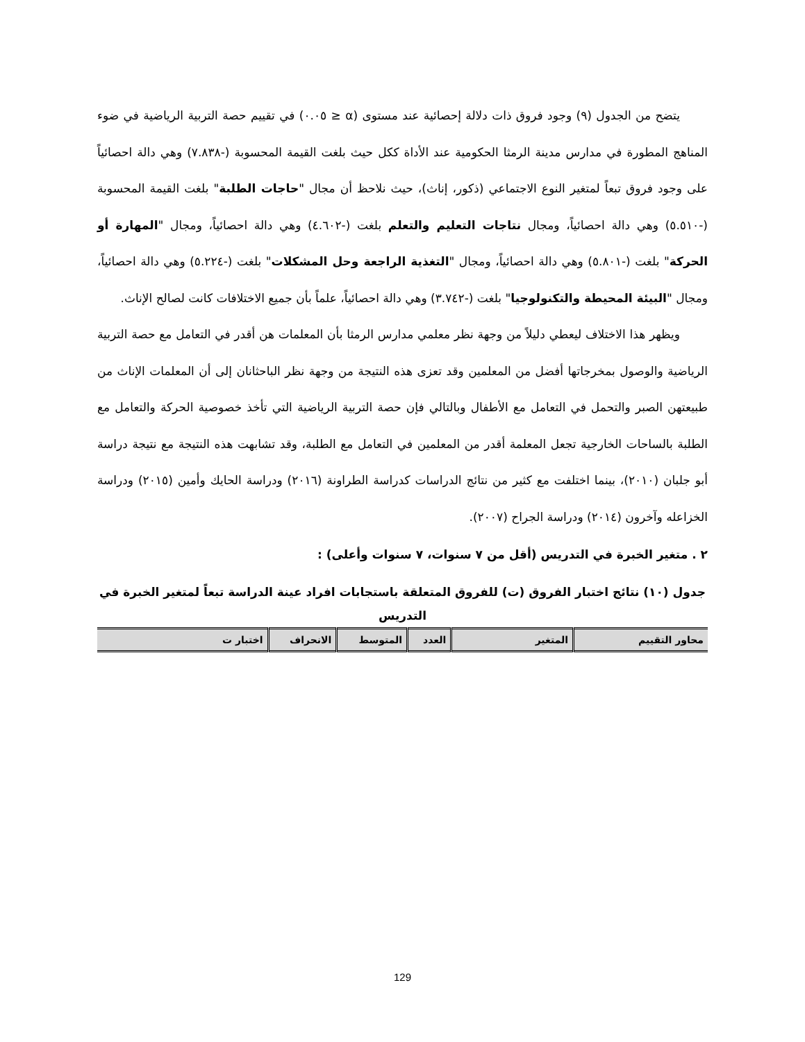يتضح من الجدول (٩) وجود فروق ذات دلالة إحصائية عند مستوى (α ≤ ٠.٠٥) في تقييم حصة التربية الرياضية في ضوء المناهج المطورة في مدارس مدينة الرمثا الحكومية عند الأداة ككل حيث بلغت القيمة المحسوبة (-٧.٨٣٨) وهي دالة احصائياً على وجود فروق تبعاً لمتغير النوع الاجتماعي (ذكور، إناث)، حيث نلاحظ أن مجال "حاجات الطلبة" بلغت القيمة المحسوبة (-٥.٥١٠) وهي دالة احصائياً، ومجال نتاجات التعليم والتعلم بلغت (-٤.٦٠٢) وهي دالة احصائياً، ومجال "المهارة أو الحركة" بلغت (-٥.٨٠١) وهي دالة احصائياً، ومجال "التغذية الراجعة وحل المشكلات" بلغت (-٥.٢٢٤) وهي دالة احصائياً، ومجال "البيئة المحيطة والتكنولوجيا" بلغت (-٣.٧٤٢) وهي دالة احصائياً، علماً بأن جميع الاختلافات كانت لصالح الإناث.
ويظهر هذا الاختلاف ليعطي دليلاً من وجهة نظر معلمي مدارس الرمثا بأن المعلمات هن أقدر في التعامل مع حصة التربية الرياضية والوصول بمخرجاتها أفضل من المعلمين وقد تعزى هذه النتيجة من وجهة نظر الباحثانان إلى أن المعلمات الإناث من طبيعتهن الصبر والتحمل في التعامل مع الأطفال وبالتالي فإن حصة التربية الرياضية التي تأخذ خصوصية الحركة والتعامل مع الطلبة بالساحات الخارجية تجعل المعلمة أقدر من المعلمين في التعامل مع الطلبة، وقد تشابهت هذه النتيجة مع نتيجة دراسة أبو جلبان (٢٠١٠)، بينما اختلفت مع كثير من نتائج الدراسات كدراسة الطراونة (٢٠١٦) ودراسة الحايك وأمين (٢٠١٥) ودراسة الخزاعله وآخرون (٢٠١٤) ودراسة الجراح (٢٠٠٧).
٢ . متغير الخبرة في التدريس (أقل من ٧ سنوات، ٧ سنوات وأعلى) :
جدول (١٠) نتائج اختبار الفروق (ت) للفروق المتعلقة باستجابات افراد عينة الدراسة تبعاً لمتغير الخبرة في التدريس
| محاور التقييم | المتغير | العدد | المتوسط | الانحراف | اختبار ت |
| --- | --- | --- | --- | --- | --- |
129